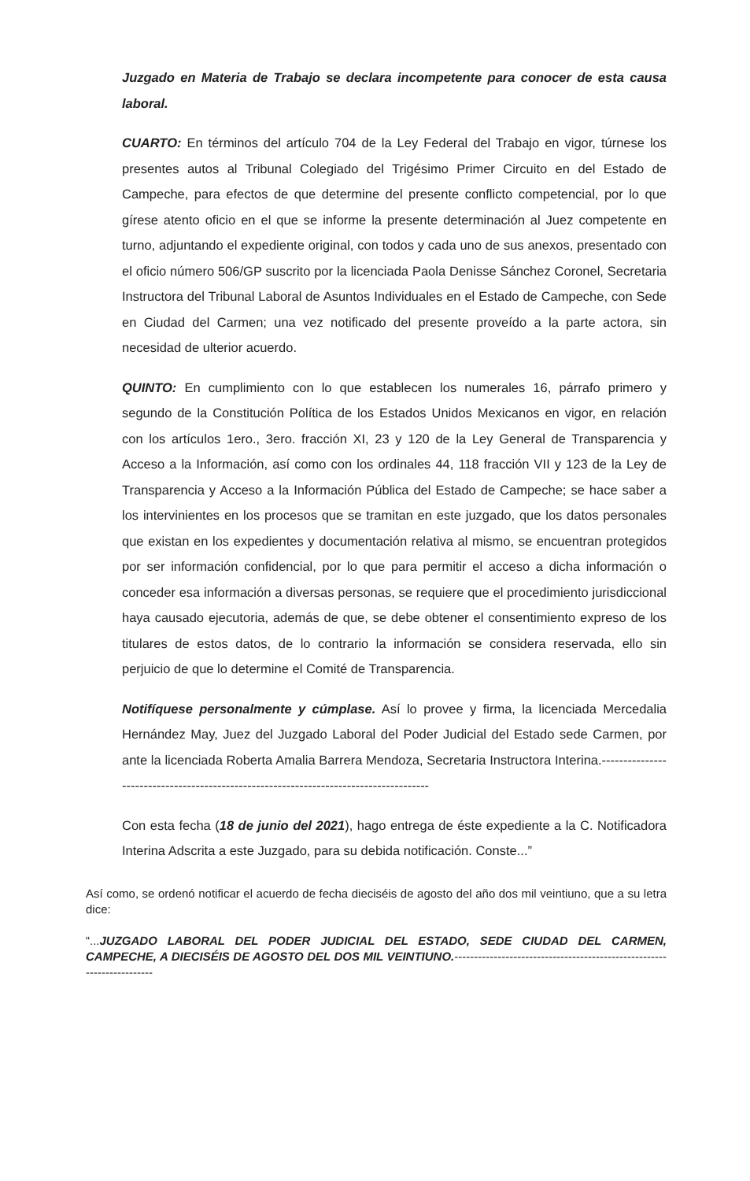Juzgado en Materia de Trabajo se declara incompetente para conocer de esta causa laboral.
CUARTO: En términos del artículo 704 de la Ley Federal del Trabajo en vigor, túrnese los presentes autos al Tribunal Colegiado del Trigésimo Primer Circuito en del Estado de Campeche, para efectos de que determine del presente conflicto competencial, por lo que gírese atento oficio en el que se informe la presente determinación al Juez competente en turno, adjuntando el expediente original, con todos y cada uno de sus anexos, presentado con el oficio número 506/GP suscrito por la licenciada Paola Denisse Sánchez Coronel, Secretaria Instructora del Tribunal Laboral de Asuntos Individuales en el Estado de Campeche, con Sede en Ciudad del Carmen; una vez notificado del presente proveído a la parte actora, sin necesidad de ulterior acuerdo.
QUINTO: En cumplimiento con lo que establecen los numerales 16, párrafo primero y segundo de la Constitución Política de los Estados Unidos Mexicanos en vigor, en relación con los artículos 1ero., 3ero. fracción XI, 23 y 120 de la Ley General de Transparencia y Acceso a la Información, así como con los ordinales 44, 118 fracción VII y 123 de la Ley de Transparencia y Acceso a la Información Pública del Estado de Campeche; se hace saber a los intervinientes en los procesos que se tramitan en este juzgado, que los datos personales que existan en los expedientes y documentación relativa al mismo, se encuentran protegidos por ser información confidencial, por lo que para permitir el acceso a dicha información o conceder esa información a diversas personas, se requiere que el procedimiento jurisdiccional haya causado ejecutoria, además de que, se debe obtener el consentimiento expreso de los titulares de estos datos, de lo contrario la información se considera reservada, ello sin perjuicio de que lo determine el Comité de Transparencia.
Notifíquese personalmente y cúmplase. Así lo provee y firma, la licenciada Mercedalia Hernández May, Juez del Juzgado Laboral del Poder Judicial del Estado sede Carmen, por ante la licenciada Roberta Amalia Barrera Mendoza, Secretaria Instructora Interina.--------------------------------------------------------------------------------------
Con esta fecha (18 de junio del 2021), hago entrega de éste expediente a la C. Notificadora Interina Adscrita a este Juzgado, para su debida notificación. Conste...”
Así como, se ordenó notificar el acuerdo de fecha dieciséis de agosto del año dos mil veintiuno, que a su letra dice:
“...JUZGADO LABORAL DEL PODER JUDICIAL DEL ESTADO, SEDE CIUDAD DEL CARMEN, CAMPECHE, A DIECISÉIS DE AGOSTO DEL DOS MIL VEINTIUNO.-----------------------------------------------------------------------